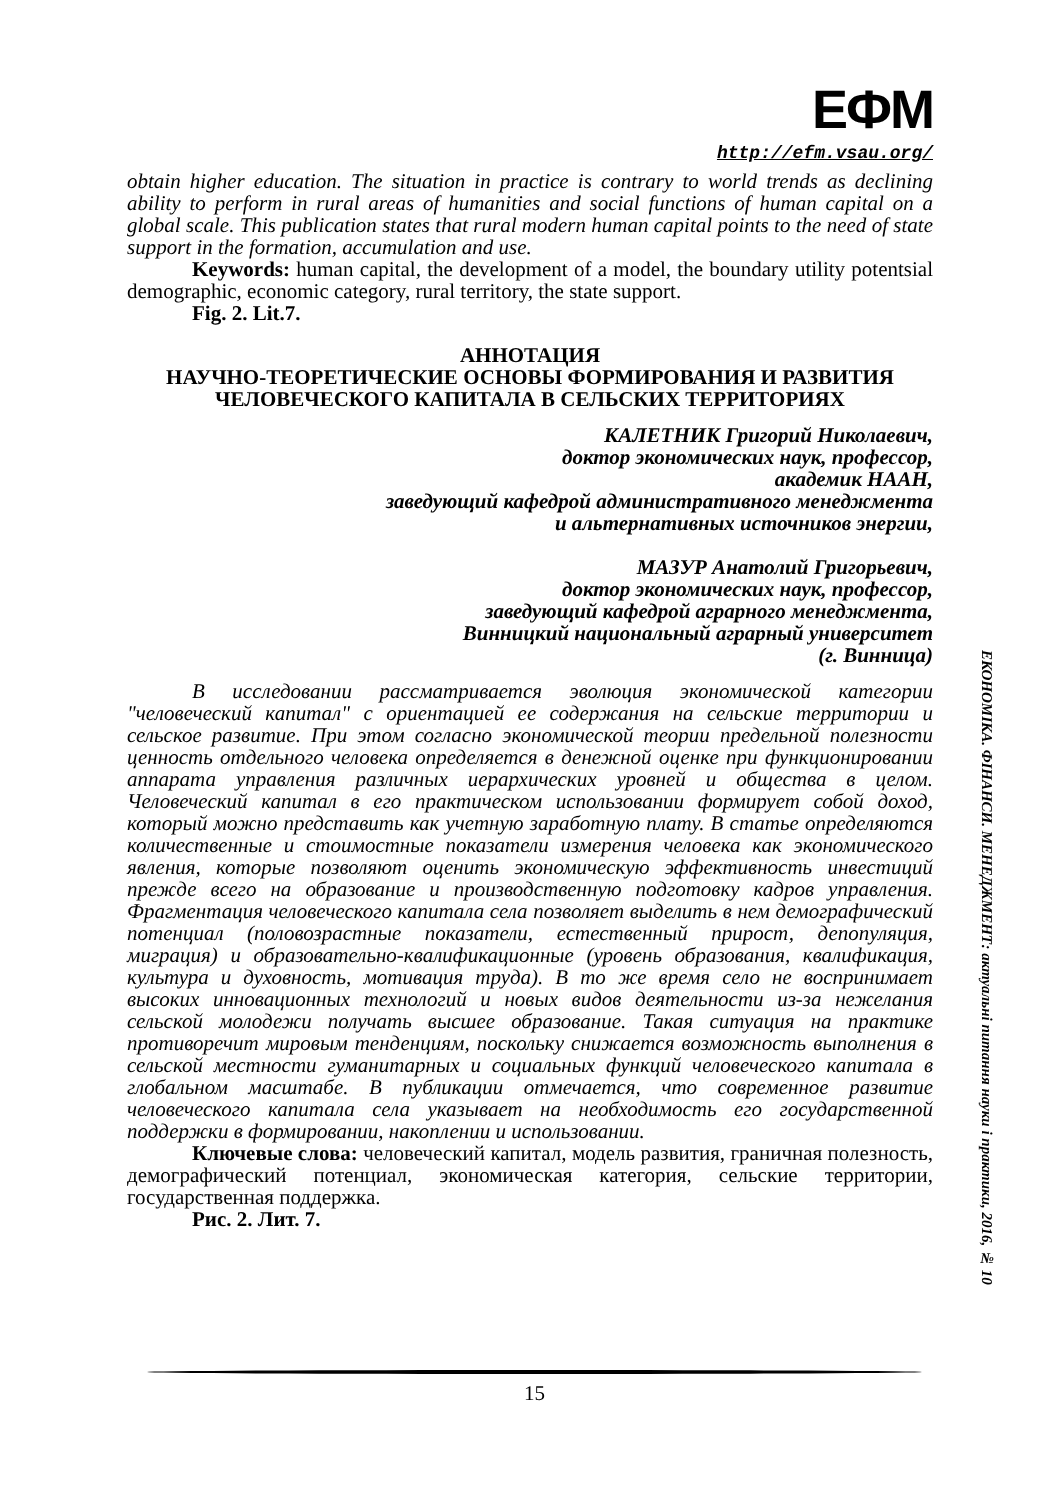ЕФМ
http://efm.vsau.org/
obtain higher education. The situation in practice is contrary to world trends as declining ability to perform in rural areas of humanities and social functions of human capital on a global scale. This publication states that rural modern human capital points to the need of state support in the formation, accumulation and use.
Keywords: human capital, the development of a model, the boundary utility potentsial demographic, economic category, rural territory, the state support.
Fig. 2. Lit.7.
АННОТАЦИЯ
НАУЧНО-ТЕОРЕТИЧЕСКИЕ ОСНОВЫ ФОРМИРОВАНИЯ И РАЗВИТИЯ ЧЕЛОВЕЧЕСКОГО КАПИТАЛА В СЕЛЬСКИХ ТЕРРИТОРИЯХ
КАЛЕТНИК Григорий Николаевич,
доктор экономических наук, профессор,
академик НААН,
заведующий кафедрой административного менеджмента
и альтернативных источников энергии,
МАЗУР Анатолий Григорьевич,
доктор экономических наук, профессор,
заведующий кафедрой аграрного менеджмента,
Винницкий национальный аграрный университет
(г. Винница)
В исследовании рассматривается эволюция экономической категории "человеческий капитал" с ориентацией ее содержания на сельские территории и сельское развитие. При этом согласно экономической теории предельной полезности ценность отдельного человека определяется в денежной оценке при функционировании аппарата управления различных иерархических уровней и общества в целом. Человеческий капитал в его практическом использовании формирует собой доход, который можно представить как учетную заработную плату. В статье определяются количественные и стоимостные показатели измерения человека как экономического явления, которые позволяют оценить экономическую эффективность инвестиций прежде всего на образование и производственную подготовку кадров управления. Фрагментация человеческого капитала села позволяет выделить в нем демографический потенциал (половозрастные показатели, естественный прирост, депопуляция, миграция) и образовательно-квалификационные (уровень образования, квалификация, культура и духовность, мотивация труда). В то же время село не воспринимает высоких инновационных технологий и новых видов деятельности из-за нежелания сельской молодежи получать высшее образование. Такая ситуация на практике противоречит мировым тенденциям, поскольку снижается возможность выполнения в сельской местности гуманитарных и социальных функций человеческого капитала в глобальном масштабе. В публикации отмечается, что современное развитие человеческого капитала села указывает на необходимость его государственной поддержки в формировании, накоплении и использовании.
Ключевые слова: человеческий капитал, модель развития, граничная полезность, демографический потенциал, экономическая категория, сельские территории, государственная поддержка.
Рис. 2. Лит. 7.
ЕКОНОМІКА. ФІНАНСИ. МЕНЕДЖМЕНТ: актуальні питання науки і практики, 2016, № 10
15